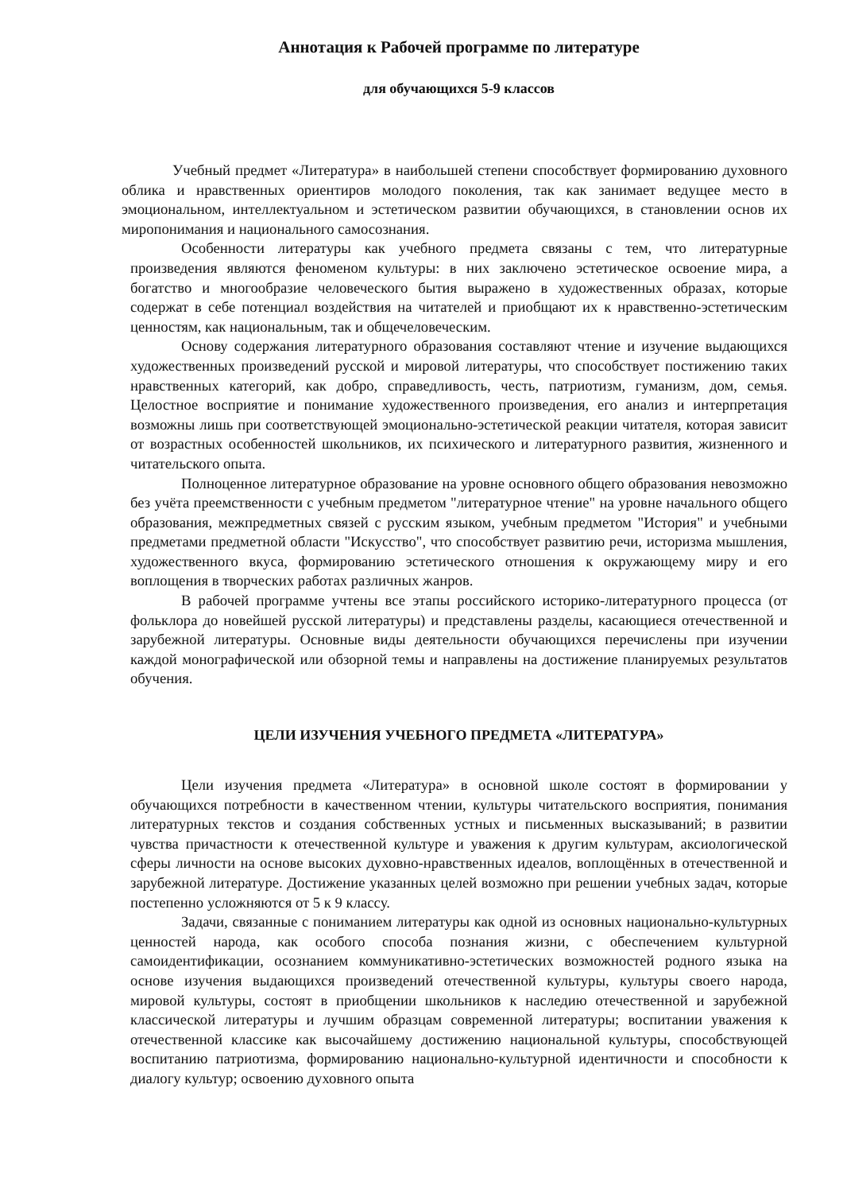Аннотация к Рабочей программе по литературе
для обучающихся 5-9 классов
Учебный предмет «Литература» в наибольшей степени способствует формированию духовного облика и нравственных ориентиров молодого поколения, так как занимает ведущее место в эмоциональном, интеллектуальном и эстетическом развитии обучающихся, в становлении основ их миропонимания и национального самосознания.
Особенности литературы как учебного предмета связаны с тем, что литературные произведения являются феноменом культуры: в них заключено эстетическое освоение мира, а богатство и многообразие человеческого бытия выражено в художественных образах, которые содержат в себе потенциал воздействия на читателей и приобщают их к нравственно-эстетическим ценностям, как национальным, так и общечеловеческим.
Основу содержания литературного образования составляют чтение и изучение выдающихся художественных произведений русской и мировой литературы, что способствует постижению таких нравственных категорий, как добро, справедливость, честь, патриотизм, гуманизм, дом, семья. Целостное восприятие и понимание художественного произведения, его анализ и интерпретация возможны лишь при соответствующей эмоционально-эстетической реакции читателя, которая зависит от возрастных особенностей школьников, их психического и литературного развития, жизненного и читательского опыта.
Полноценное литературное образование на уровне основного общего образования невозможно без учёта преемственности с учебным предметом "литературное чтение" на уровне начального общего образования, межпредметных связей с русским языком, учебным предметом "История" и учебными предметами предметной области "Искусство", что способствует развитию речи, историзма мышления, художественного вкуса, формированию эстетического отношения к окружающему миру и его воплощения в творческих работах различных жанров.
В рабочей программе учтены все этапы российского историко-литературного процесса (от фольклора до новейшей русской литературы) и представлены разделы, касающиеся отечественной и зарубежной литературы. Основные виды деятельности обучающихся перечислены при изучении каждой монографической или обзорной темы и направлены на достижение планируемых результатов обучения.
ЦЕЛИ ИЗУЧЕНИЯ УЧЕБНОГО ПРЕДМЕТА «ЛИТЕРАТУРА»
Цели изучения предмета «Литература» в основной школе состоят в формировании у обучающихся потребности в качественном чтении, культуры читательского восприятия, понимания литературных текстов и создания собственных устных и письменных высказываний; в развитии чувства причастности к отечественной культуре и уважения к другим культурам, аксиологической сферы личности на основе высоких духовно-нравственных идеалов, воплощённых в отечественной и зарубежной литературе. Достижение указанных целей возможно при решении учебных задач, которые постепенно усложняются от 5 к 9 классу.
Задачи, связанные с пониманием литературы как одной из основных национально-культурных ценностей народа, как особого способа познания жизни, с обеспечением культурной самоидентификации, осознанием коммуникативно-эстетических возможностей родного языка на основе изучения выдающихся произведений отечественной культуры, культуры своего народа, мировой культуры, состоят в приобщении школьников к наследию отечественной и зарубежной классической литературы и лучшим образцам современной литературы; воспитании уважения к отечественной классике как высочайшему достижению национальной культуры, способствующей воспитанию патриотизма, формированию национально-культурной идентичности и способности к диалогу культур; освоению духовного опыта